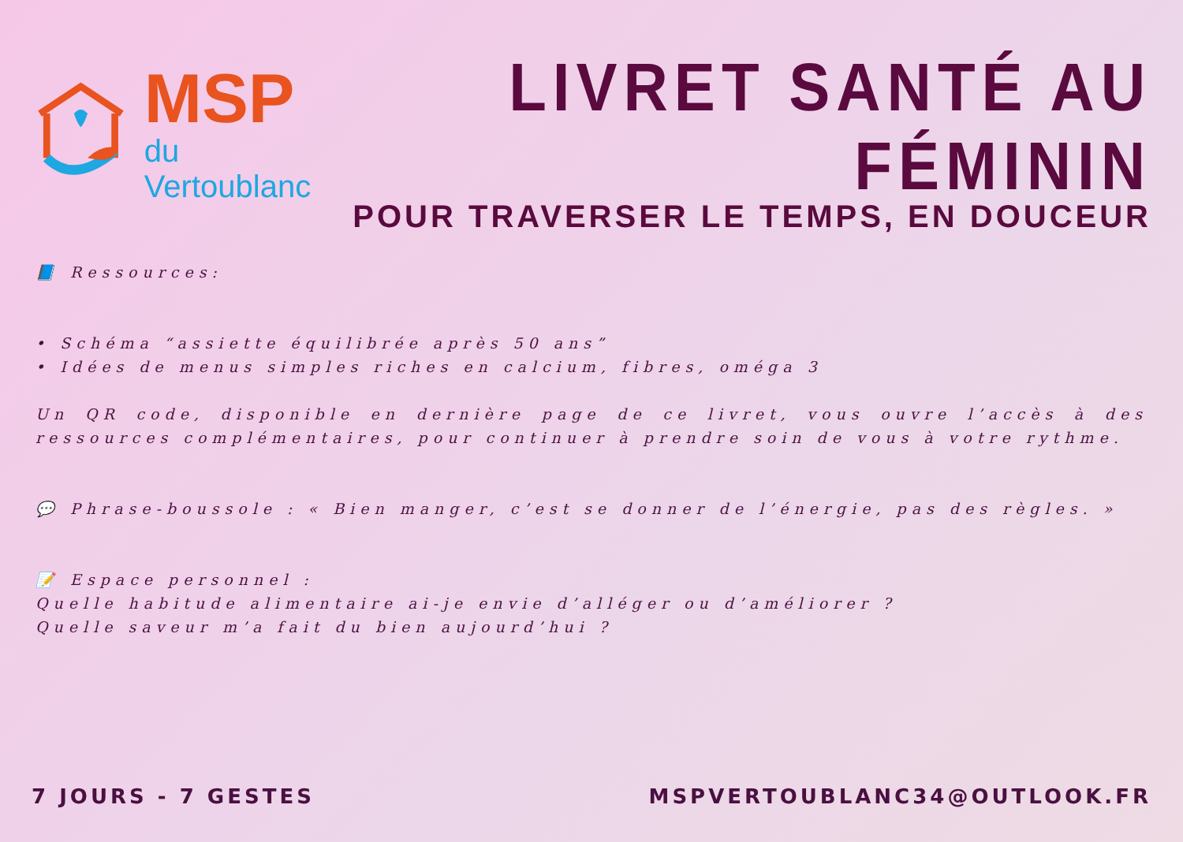MSP
du Vertoublanc
LIVRET SANTÉ AU FÉMININ
POUR TRAVERSER LE TEMPS, EN DOUCEUR
📘 Ressources:
• Schéma “assiette équilibrée après 50 ans”
• Idées de menus simples riches en calcium, fibres, oméga 3
Un QR code, disponible en dernière page de ce livret, vous ouvre l’accès à des ressources complémentaires, pour continuer à prendre soin de vous à votre rythme.
💬 Phrase-boussole : « Bien manger, c’est se donner de l’énergie, pas des règles. »
📝 Espace personnel :
Quelle habitude alimentaire ai-je envie d’alléger ou d’améliorer ?
Quelle saveur m’a fait du bien aujourd’hui ?
7 JOURS - 7 GESTES MSPVERTOUBLANC34@OUTLOOK.FR